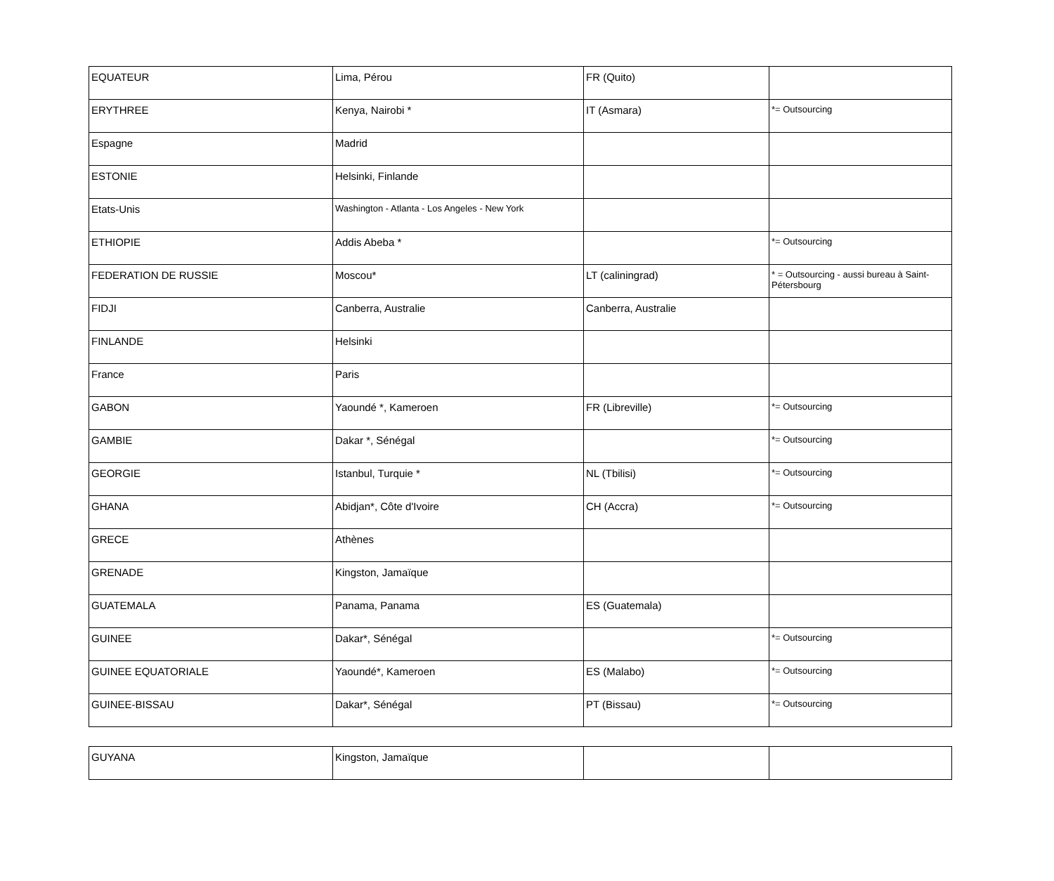| EQUATEUR | Lima, Pérou | FR (Quito) | |
| ERYTHREE | Kenya, Nairobi * | IT (Asmara) | *= Outsourcing |
| Espagne | Madrid | | |
| ESTONIE | Helsinki, Finlande | | |
| Etats-Unis | Washington - Atlanta - Los Angeles - New York | | |
| ETHIOPIE | Addis Abeba * | | *= Outsourcing |
| FEDERATION DE RUSSIE | Moscou* | LT (caliningrad) | * = Outsourcing - aussi bureau à Saint-Pétersbourg |
| FIDJI | Canberra, Australie | Canberra, Australie | |
| FINLANDE | Helsinki | | |
| France | Paris | | |
| GABON | Yaoundé *, Kameroen | FR (Libreville) | *= Outsourcing |
| GAMBIE | Dakar *, Sénégal | | *= Outsourcing |
| GEORGIE | Istanbul, Turquie * | NL (Tbilisi) | *= Outsourcing |
| GHANA | Abidjan*, Côte d'Ivoire | CH (Accra) | *= Outsourcing |
| GRECE | Athènes | | |
| GRENADE | Kingston, Jamaïque | | |
| GUATEMALA | Panama, Panama | ES (Guatemala) | |
| GUINEE | Dakar*, Sénégal | | *= Outsourcing |
| GUINEE EQUATORIALE | Yaoundé*, Kameroen | ES (Malabo) | *= Outsourcing |
| GUINEE-BISSAU | Dakar*, Sénégal | PT (Bissau) | *= Outsourcing |
| GUYANA | Kingston, Jamaïque | | |